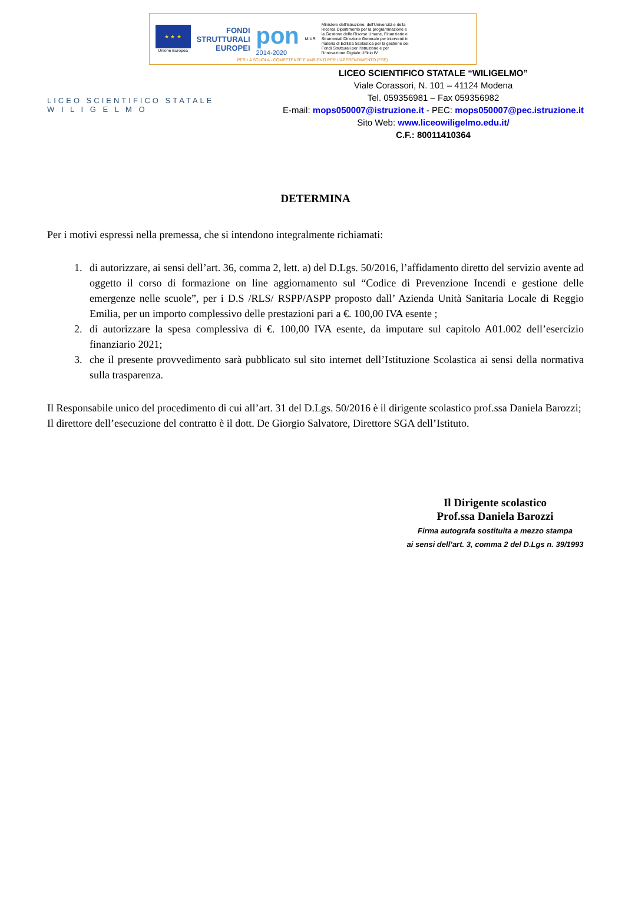★ ★ ★
Unione Europea
FONDI
STRUTTURALI
EUROPEI
pon
2014-2020
MIUR
Ministero dell'Istruzione, dell'Università e della Ricerca Dipartimento per la programmazione e la Gestione delle Risorse Umane, Finanziarie e Strumentali Direzione Generale per interventi in materia di Edilizia Scolastica per la gestione dei Fondi Strutturali per l'Istruzione e per l'Innovazione Digitale Ufficio IV
PER LA SCUOLA - COMPETENZE E AMBIENTI PER L'APPRENDIMENTO (FSE)
LICEO SCIENTIFICO STATALE
W I L I G E L M O
LICEO SCIENTIFICO STATALE “WILIGELMO”
Viale Corassori, N. 101 – 41124 Modena
Tel. 059356981 – Fax 059356982
E-mail: mops050007@istruzione.it - PEC: mops050007@pec.istruzione.it
Sito Web: www.liceowiligelmo.edu.it/
C.F.: 80011410364
DETERMINA
Per i motivi espressi nella premessa, che si intendono integralmente richiamati:
1. di autorizzare, ai sensi dell’art. 36, comma 2, lett. a) del D.Lgs. 50/2016, l’affidamento diretto del servizio avente ad oggetto il corso di formazione on line aggiornamento sul “Codice di Prevenzione Incendi e gestione delle emergenze nelle scuole”, per i D.S /RLS/ RSPP/ASPP proposto dall’ Azienda Unità Sanitaria Locale di Reggio Emilia, per un importo complessivo delle prestazioni pari a €. 100,00 IVA esente ;
2. di autorizzare la spesa complessiva di €. 100,00 IVA esente, da imputare sul capitolo A01.002 dell’esercizio finanziario 2021;
3. che il presente provvedimento sarà pubblicato sul sito internet dell’Istituzione Scolastica ai sensi della normativa sulla trasparenza.
Il Responsabile unico del procedimento di cui all’art. 31 del D.Lgs. 50/2016 è il dirigente scolastico prof.ssa Daniela Barozzi;
Il direttore dell’esecuzione del contratto è il dott. De Giorgio Salvatore, Direttore SGA dell’Istituto.
Il Dirigente scolastico
Prof.ssa Daniela Barozzi
Firma autografa sostituita a mezzo stampa
ai sensi dell’art. 3, comma 2 del D.Lgs n. 39/1993